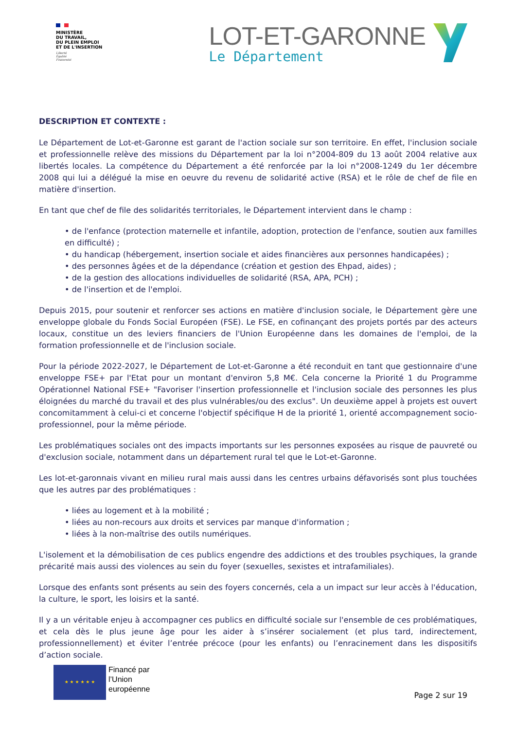MINISTÈRE
DU TRAVAIL,
DU PLEIN EMPLOI
ET DE L'INSERTION
Liberté
Égalité
Fraternité
LOT-ET-GARONNE
Le Département
DESCRIPTION ET CONTEXTE :
Le Département de Lot-et-Garonne est garant de l'action sociale sur son territoire. En effet, l'inclusion sociale et professionnelle relève des missions du Département par la loi n°2004-809 du 13 août 2004 relative aux libertés locales. La compétence du Département a été renforcée par la loi n°2008-1249 du 1er décembre 2008 qui lui a délégué la mise en oeuvre du revenu de solidarité active (RSA) et le rôle de chef de file en matière d'insertion.
En tant que chef de file des solidarités territoriales, le Département intervient dans le champ :
• de l'enfance (protection maternelle et infantile, adoption, protection de l'enfance, soutien aux familles en difficulté) ;
• du handicap (hébergement, insertion sociale et aides financières aux personnes handicapées) ;
• des personnes âgées et de la dépendance (création et gestion des Ehpad, aides) ;
• de la gestion des allocations individuelles de solidarité (RSA, APA, PCH) ;
• de l'insertion et de l'emploi.
Depuis 2015, pour soutenir et renforcer ses actions en matière d'inclusion sociale, le Département gère une enveloppe globale du Fonds Social Européen (FSE). Le FSE, en cofinançant des projets portés par des acteurs locaux, constitue un des leviers financiers de l'Union Européenne dans les domaines de l'emploi, de la formation professionnelle et de l'inclusion sociale.
Pour la période 2022-2027, le Département de Lot-et-Garonne a été reconduit en tant que gestionnaire d'une enveloppe FSE+ par l'Etat pour un montant d'environ 5,8 M€. Cela concerne la Priorité 1 du Programme Opérationnel National FSE+ "Favoriser l'insertion professionnelle et l'inclusion sociale des personnes les plus éloignées du marché du travail et des plus vulnérables/ou des exclus". Un deuxième appel à projets est ouvert concomitamment à celui-ci et concerne l'objectif spécifique H de la priorité 1, orienté accompagnement socio-professionnel, pour la même période.
Les problématiques sociales ont des impacts importants sur les personnes exposées au risque de pauvreté ou d'exclusion sociale, notamment dans un département rural tel que le Lot-et-Garonne.
Les lot-et-garonnais vivant en milieu rural mais aussi dans les centres urbains défavorisés sont plus touchées que les autres par des problématiques :
• liées au logement et à la mobilité ;
• liées au non-recours aux droits et services par manque d'information ;
• liées à la non-maîtrise des outils numériques.
L'isolement et la démobilisation de ces publics engendre des addictions et des troubles psychiques, la grande précarité mais aussi des violences au sein du foyer (sexuelles, sexistes et intrafamiliales).
Lorsque des enfants sont présents au sein des foyers concernés, cela a un impact sur leur accès à l'éducation, la culture, le sport, les loisirs et la santé.
Il y a un véritable enjeu à accompagner ces publics en difficulté sociale sur l'ensemble de ces problématiques, et cela dès le plus jeune âge pour les aider à s’insérer socialement (et plus tard, indirectement, professionnellement) et éviter l’entrée précoce (pour les enfants) ou l’enracinement dans les dispositifs d’action sociale.
★ ★ ★ ★ ★ ★
Financé par
l’Union
européenne
Page 2 sur 19